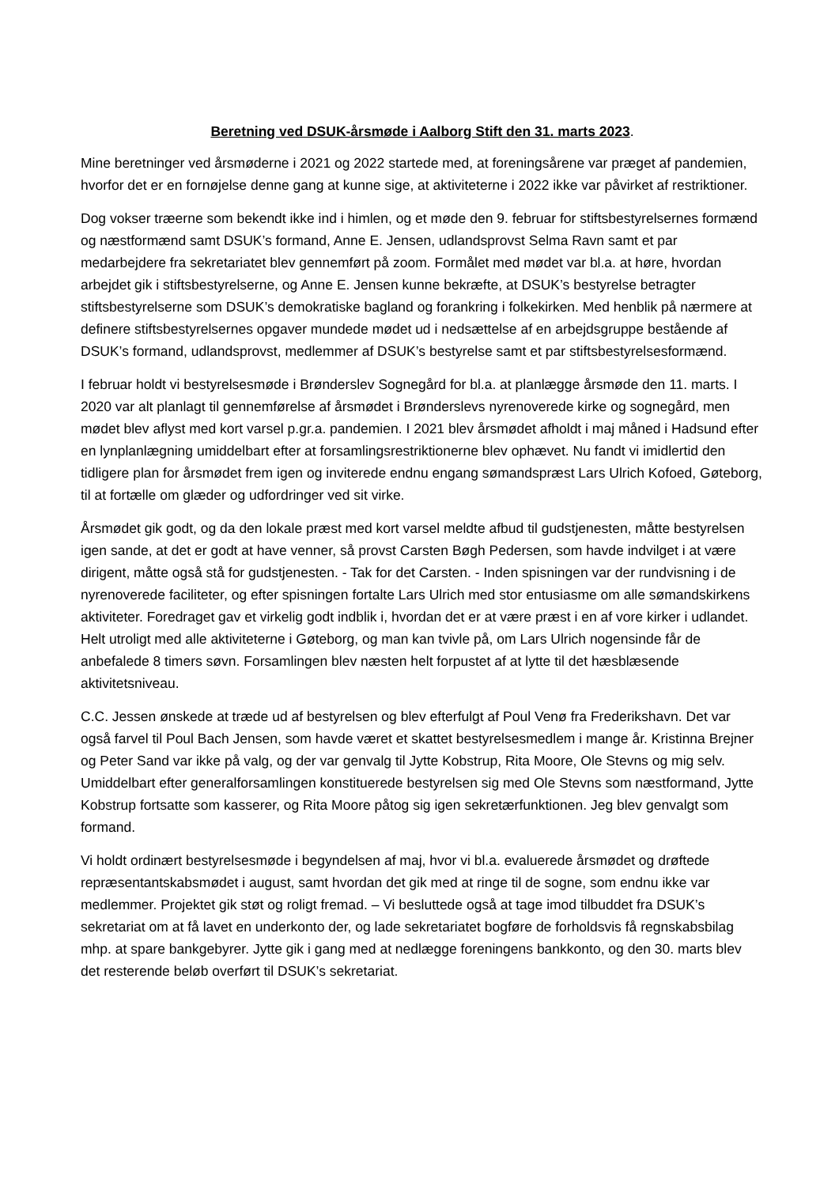Beretning ved DSUK-årsmøde i Aalborg Stift den 31. marts 2023.
Mine beretninger ved årsmøderne i 2021 og 2022 startede med, at foreningsårene var præget af pandemien, hvorfor det er en fornøjelse denne gang at kunne sige, at aktiviteterne i 2022 ikke var påvirket af restriktioner.
Dog vokser træerne som bekendt ikke ind i himlen, og et møde den 9. februar for stiftsbestyrelsernes formænd og næstformænd samt DSUK’s formand, Anne E. Jensen, udlandsprovst Selma Ravn samt et par medarbejdere fra sekretariatet blev gennemført på zoom. Formålet med mødet var bl.a. at høre, hvordan arbejdet gik i stiftsbestyrelserne, og Anne E. Jensen kunne bekræfte, at DSUK’s bestyrelse betragter stiftsbestyrelserne som DSUK’s demokratiske bagland og forankring i folkekirken. Med henblik på nærmere at definere stiftsbestyrelsernes opgaver mundede mødet ud i nedsættelse af en arbejdsgruppe bestående af DSUK’s formand, udlandsprovst, medlemmer af DSUK’s bestyrelse samt et par stiftsbestyrelsesformænd.
I februar holdt vi bestyrelsesmøde i Brønderslev Sognegård for bl.a. at planlægge årsmøde den 11. marts. I 2020 var alt planlagt til gennemførelse af årsmødet i Brønderslevs nyrenoverede kirke og sognegård, men mødet blev aflyst med kort varsel p.gr.a. pandemien. I 2021 blev årsmødet afholdt i maj måned i Hadsund efter en lynplanlægning umiddelbart efter at forsamlingsrestriktionerne blev ophævet. Nu fandt vi imidlertid den tidligere plan for årsmødet frem igen og inviterede endnu engang sømandspræst Lars Ulrich Kofoed, Gøteborg, til at fortælle om glæder og udfordringer ved sit virke.
Årsmødet gik godt, og da den lokale præst med kort varsel meldte afbud til gudstjenesten, måtte bestyrelsen igen sande, at det er godt at have venner, så provst Carsten Bøgh Pedersen, som havde indvilget i at være dirigent, måtte også stå for gudstjenesten. - Tak for det Carsten. - Inden spisningen var der rundvisning i de nyrenoverede faciliteter, og efter spisningen fortalte Lars Ulrich med stor entusiasme om alle sømandskirkens aktiviteter. Foredraget gav et virkelig godt indblik i, hvordan det er at være præst i en af vore kirker i udlandet. Helt utroligt med alle aktiviteterne i Gøteborg, og man kan tvivle på, om Lars Ulrich nogensinde får de anbefalede 8 timers søvn. Forsamlingen blev næsten helt forpustet af at lytte til det hæsblæsende aktivitetsniveau.
C.C. Jessen ønskede at træde ud af bestyrelsen og blev efterfulgt af Poul Venø fra Frederikshavn. Det var også farvel til Poul Bach Jensen, som havde været et skattet bestyrelsesmedlem i mange år. Kristinna Brejner og Peter Sand var ikke på valg, og der var genvalg til Jytte Kobstrup, Rita Moore, Ole Stevns og mig selv. Umiddelbart efter generalforsamlingen konstituerede bestyrelsen sig med Ole Stevns som næstformand, Jytte Kobstrup fortsatte som kasserer, og Rita Moore påtog sig igen sekretærfunktionen. Jeg blev genvalgt som formand.
Vi holdt ordinært bestyrelsesmøde i begyndelsen af maj, hvor vi bl.a. evaluerede årsmødet og drøftede repræsentantskabsmødet i august, samt hvordan det gik med at ringe til de sogne, som endnu ikke var medlemmer. Projektet gik støt og roligt fremad. – Vi besluttede også at tage imod tilbuddet fra DSUK’s sekretariat om at få lavet en underkonto der, og lade sekretariatet bogføre de forholdsvis få regnskabsbilag mhp. at spare bankgebyrer. Jytte gik i gang med at nedlægge foreningens bankkonto, og den 30. marts blev det resterende beløb overført til DSUK’s sekretariat.